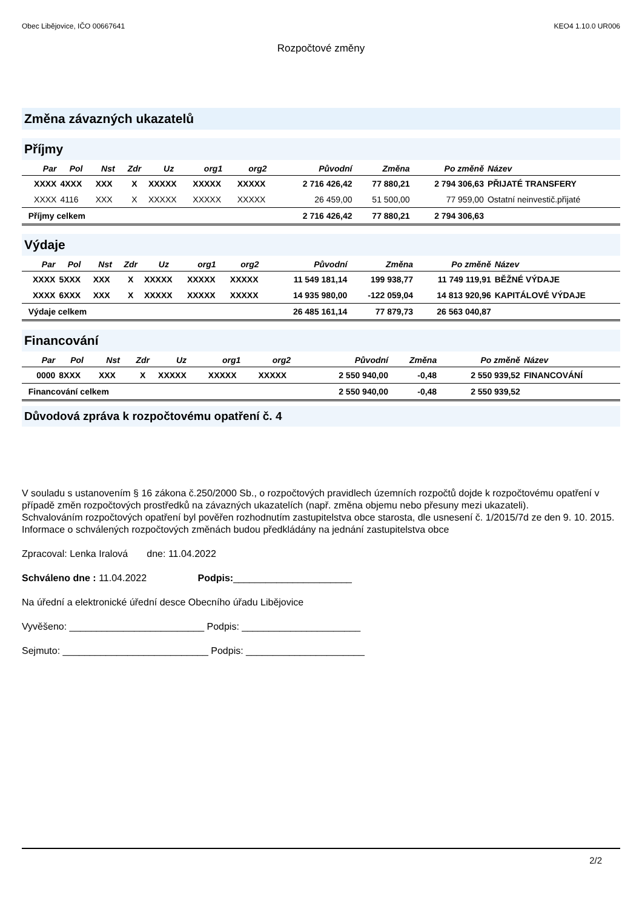Obec Libějovice, IČO 00667641 KEO4 1.10.0 UR006
Rozpočtové změny
Změna závazných ukazatelů
Příjmy
| Par | Pol | Nst | Zdr | Uz | org1 | org2 | Původní | Změna | Po změně | Název |
| --- | --- | --- | --- | --- | --- | --- | --- | --- | --- | --- |
| XXXX | 4XXX | XXX | X | XXXXX | XXXXX | XXXXX | 2 716 426,42 | 77 880,21 | 2 794 306,63 | PŘIJATÉ TRANSFERY |
| XXXX | 4116 | XXX | X | XXXXX | XXXXX | XXXXX | 26 459,00 | 51 500,00 | 77 959,00 | Ostatní neinvestič.přijaté |
| Příjmy celkem | | | | | | | 2 716 426,42 | 77 880,21 | 2 794 306,63 | |
Výdaje
| Par | Pol | Nst | Zdr | Uz | org1 | org2 | Původní | Změna | Po změně | Název |
| --- | --- | --- | --- | --- | --- | --- | --- | --- | --- | --- |
| XXXX | 5XXX | XXX | X | XXXXX | XXXXX | XXXXX | 11 549 181,14 | 199 938,77 | 11 749 119,91 | BĚŽNÉ VÝDAJE |
| XXXX | 6XXX | XXX | X | XXXXX | XXXXX | XXXXX | 14 935 980,00 | -122 059,04 | 14 813 920,96 | KAPITÁLOVÉ VÝDAJE |
| Výdaje celkem | | | | | | | 26 485 161,14 | 77 879,73 | 26 563 040,87 | |
Financování
| Par | Pol | Nst | Zdr | Uz | org1 | org2 | Původní | Změna | Po změně | Název |
| --- | --- | --- | --- | --- | --- | --- | --- | --- | --- | --- |
| 0000 | 8XXX | XXX | X | XXXXX | XXXXX | XXXXX | 2 550 940,00 | -0,48 | 2 550 939,52 | FINANCOVÁNÍ |
| Financování celkem | | | | | | | 2 550 940,00 | -0,48 | 2 550 939,52 | |
Důvodová zpráva k rozpočtovému opatření č. 4
V souladu s ustanovením § 16 zákona č.250/2000 Sb., o rozpočtových pravidlech územních rozpočtů dojde k rozpočtovému opatření v případě změn rozpočtových prostředků na závazných ukazatelích (např. změna objemu nebo přesuny mezi ukazateli).
Schvalováním rozpočtových opatření byl pověřen rozhodnutím zastupitelstva obce starosta, dle usnesení č. 1/2015/7d ze den 9. 10. 2015. Informace o schválených rozpočtových změnách budou předkládány na jednání zastupitelstva obce
Zpracoval: Lenka Iralová dne: 11.04.2022
Schváleno dne : 11.04.2022 Podpis:______________________
Na úřední a elektronické úřední desce Obecního úřadu Libějovice
Vyvěšeno: _________________________ Podpis: ______________________
Sejmuto: ___________________________ Podpis: ______________________
2/2